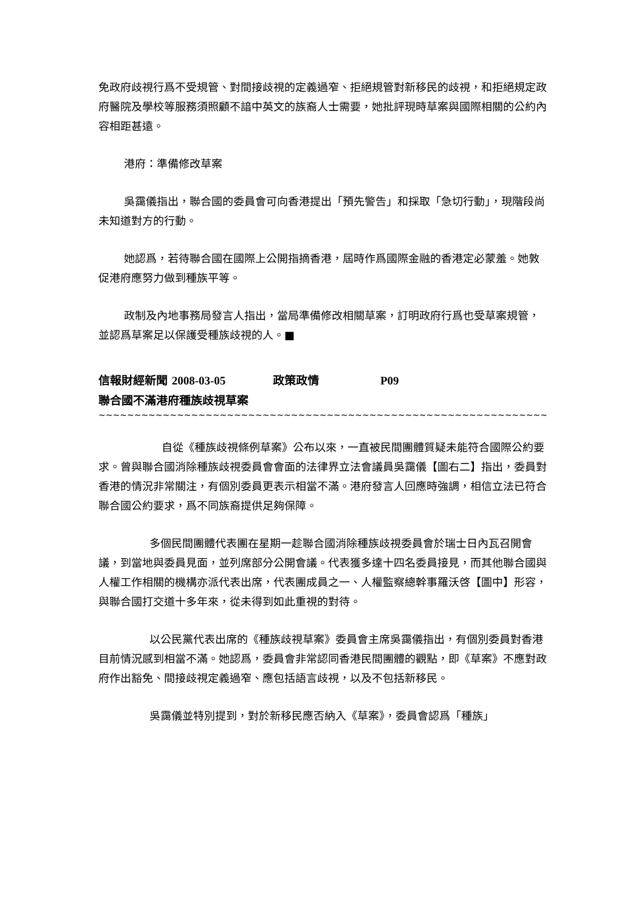免政府歧視行爲不受規管、對間接歧視的定義過窄、拒絕規管對新移民的歧視，和拒絕規定政府醫院及學校等服務須照顧不諳中英文的族裔人士需要，她批評現時草案與國際相關的公約內容相距甚遠。
港府：準備修改草案
吳靄儀指出，聯合國的委員會可向香港提出「預先警告」和採取「急切行動」，現階段尚未知道對方的行動。
她認爲，若待聯合國在國際上公開指摘香港，屆時作爲國際金融的香港定必蒙羞。她敦促港府應努力做到種族平等。
政制及內地事務局發言人指出，當局準備修改相關草案，訂明政府行爲也受草案規管，並認爲草案足以保護受種族歧視的人。■
信報財經新聞 2008-03-05 政策政情 P09
聯合國不滿港府種族歧視草案
~~~~~~~~~~~~~~~~~~~~~~~~~~~~~~~~~~~~~~~~~~~~~~~~~~~~~~~~~~~~~~~~~~~~~~~~~~~~
自從《種族歧視條例草案》公布以來，一直被民間團體質疑未能符合國際公約要求。曾與聯合國消除種族歧視委員會會面的法律界立法會議員吳靄儀【圖右二】指出，委員對香港的情況非常關注，有個別委員更表示相當不滿。港府發言人回應時強調，相信立法已符合聯合國公約要求，爲不同族裔提供足夠保障。
多個民間團體代表團在星期一趁聯合國消除種族歧視委員會於瑞士日內瓦召開會議，到當地與委員見面，並列席部分公開會議。代表獲多達十四名委員接見，而其他聯合國與人權工作相關的機構亦派代表出席，代表團成員之一、人權監察總幹事羅沃啓【圖中】形容，與聯合國打交道十多年來，從未得到如此重視的對待。
以公民黨代表出席的《種族歧視草案》委員會主席吳靄儀指出，有個別委員對香港目前情況感到相當不滿。她認爲，委員會非常認同香港民間團體的觀點，即《草案》不應對政府作出豁免、間接歧視定義過窄、應包括語言歧視，以及不包括新移民。
吳靄儀並特別提到，對於新移民應否納入《草案》，委員會認爲「種族」